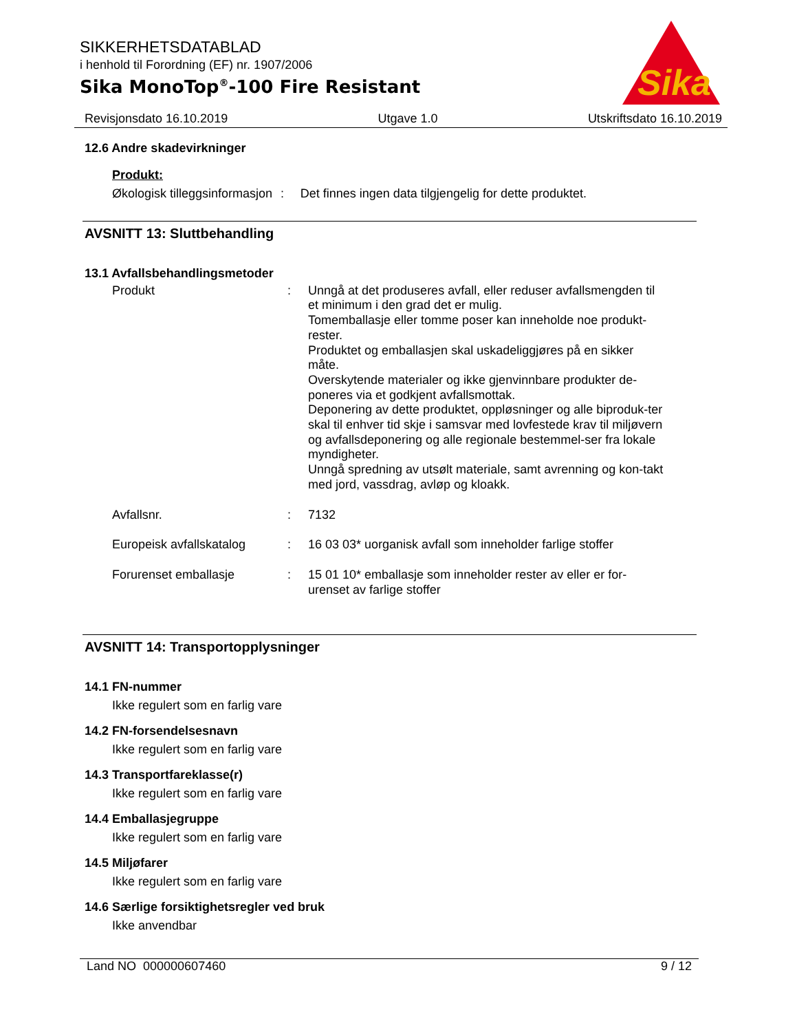SIKKERHETSDATABLAD
i henhold til Forordning (EF) nr. 1907/2006
Sika MonoTop<sup>®</sup>-100 Fire Resistant
Sika
®
Revisjonsdato 16.10.2019 Utgave 1.0 Utskriftsdato 16.10.2019
12.6 Andre skadevirkninger
Produkt:
Økologisk tilleggsinformasjon
:
Det finnes ingen data tilgjengelig for dette produktet.
AVSNITT 13: Sluttbehandling
13.1 Avfallsbehandlingsmetoder
Produkt :
Unngå at det produseres avfall, eller reduser avfallsmengden til et minimum i den grad det er mulig.
Tomemballasje eller tomme poser kan inneholde noe produkt-rester.
Produktet og emballasjen skal uskadeliggjøres på en sikker måte.
Overskytende materialer og ikke gjenvinnbare produkter de-poneres via et godkjent avfallsmottak.
Deponering av dette produktet, oppløsninger og alle biproduk-ter skal til enhver tid skje i samsvar med lovfestede krav til miljøvern og avfallsdeponering og alle regionale bestemmel-ser fra lokale myndigheter.
Unngå spredning av utsølt materiale, samt avrenning og kon-takt med jord, vassdrag, avløp og kloakk.
Avfallsnr. :
7132
Europeisk avfallskatalog
:
16 03 03* uorganisk avfall som inneholder farlige stoffer
Forurenset emballasje :
15 01 10* emballasje som inneholder rester av eller er for-urenset av farlige stoffer
AVSNITT 14: Transportopplysninger
14.1 FN-nummer
Ikke regulert som en farlig vare
14.2 FN-forsendelsesnavn
Ikke regulert som en farlig vare
14.3 Transportfareklasse(r)
Ikke regulert som en farlig vare
14.4 Emballasjegruppe
Ikke regulert som en farlig vare
14.5 Miljøfarer
Ikke regulert som en farlig vare
14.6 Særlige forsiktighetsregler ved bruk
Ikke anvendbar
Land NO 000000607460 9 / 12